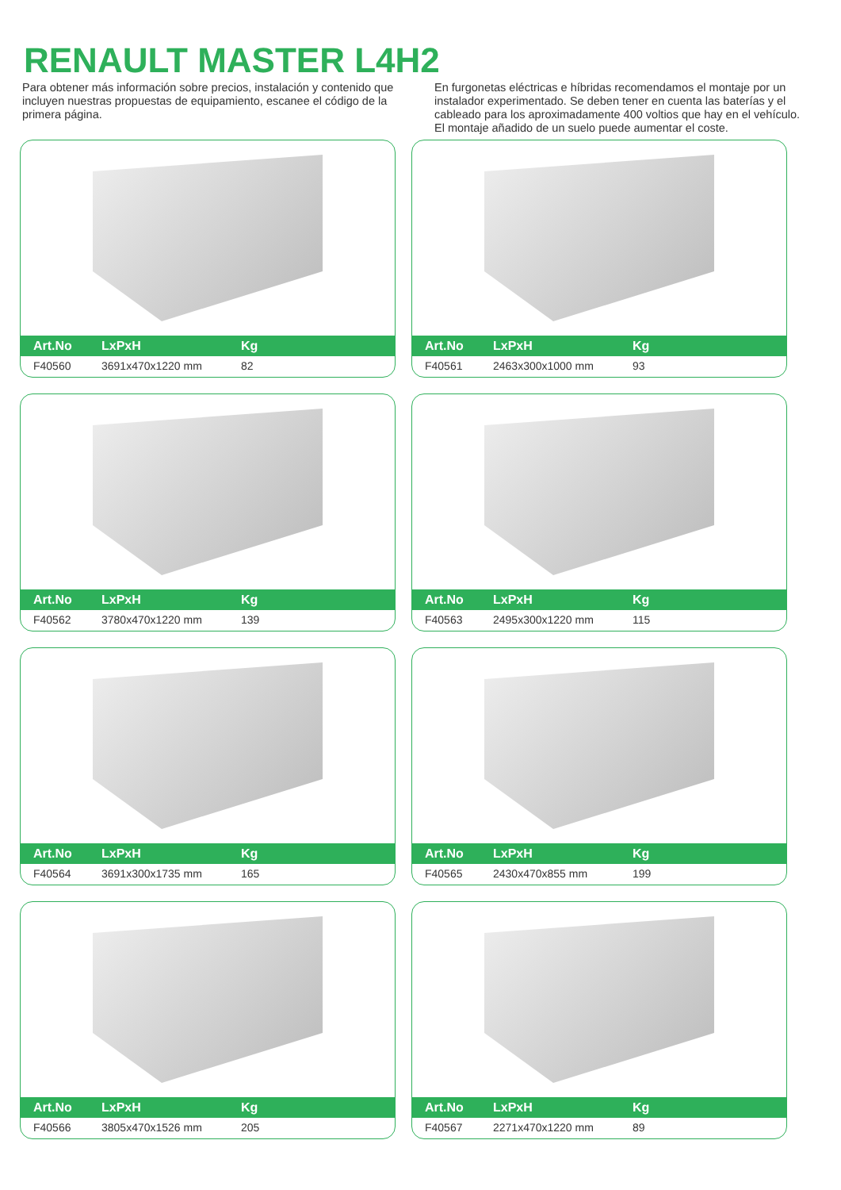RENAULT MASTER L4H2
Para obtener más información sobre precios, instalación y contenido que incluyen nuestras propuestas de equipamiento, escanee el código de la primera página.
En furgonetas eléctricas e híbridas recomendamos el montaje por un instalador experimentado. Se deben tener en cuenta las baterías y el cableado para los aproximadamente 400 voltios que hay en el vehículo. El montaje añadido de un suelo puede aumentar el coste.
| Art.No | LxPxH | Kg |
| --- | --- | --- |
| F40560 | 3691x470x1220 mm | 82 |
| Art.No | LxPxH | Kg |
| --- | --- | --- |
| F40561 | 2463x300x1000 mm | 93 |
| Art.No | LxPxH | Kg |
| --- | --- | --- |
| F40562 | 3780x470x1220 mm | 139 |
| Art.No | LxPxH | Kg |
| --- | --- | --- |
| F40563 | 2495x300x1220 mm | 115 |
| Art.No | LxPxH | Kg |
| --- | --- | --- |
| F40564 | 3691x300x1735 mm | 165 |
| Art.No | LxPxH | Kg |
| --- | --- | --- |
| F40565 | 2430x470x855 mm | 199 |
| Art.No | LxPxH | Kg |
| --- | --- | --- |
| F40566 | 3805x470x1526 mm | 205 |
| Art.No | LxPxH | Kg |
| --- | --- | --- |
| F40567 | 2271x470x1220 mm | 89 |